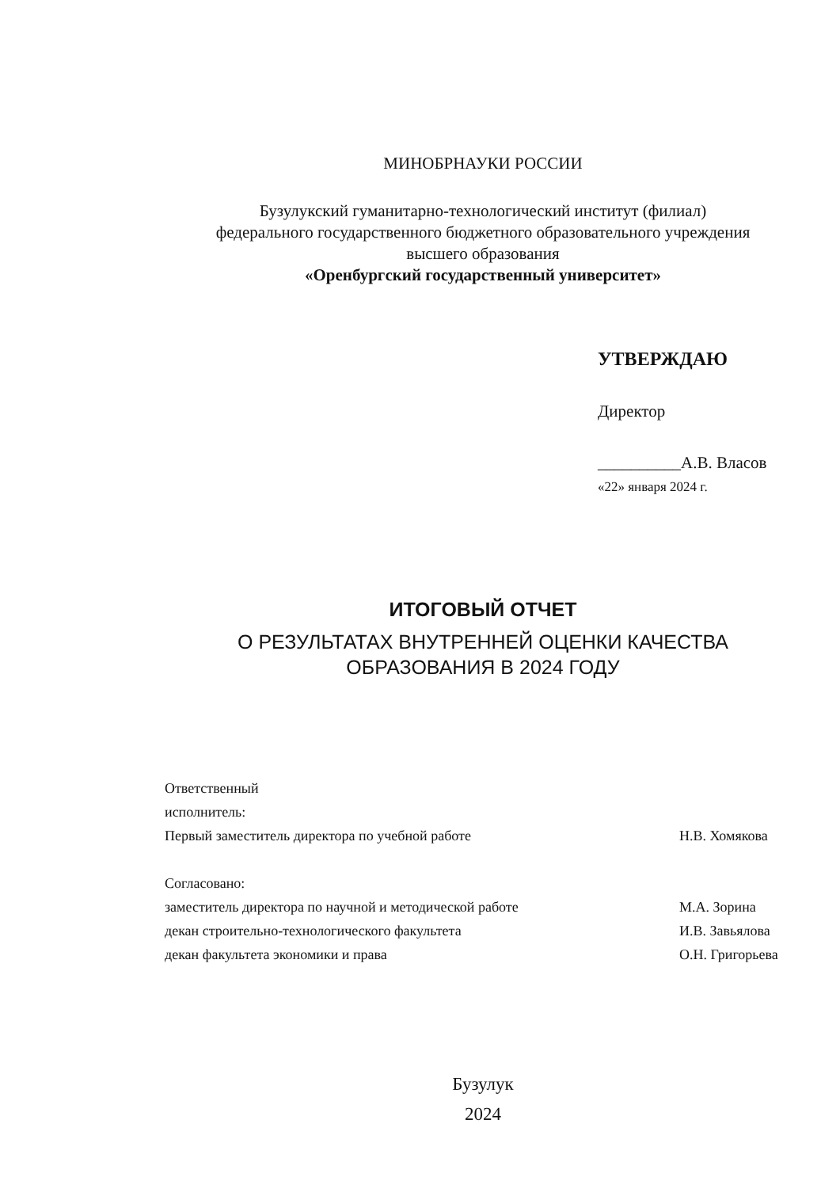МИНОБРНАУКИ РОССИИ
Бузулукский гуманитарно-технологический институт (филиал)
федерального государственного бюджетного образовательного учреждения
высшего образования
«Оренбургский государственный университет»
УТВЕРЖДАЮ
Директор
__________А.В. Власов
«22» января 2024 г.
ИТОГОВЫЙ ОТЧЕТ
О РЕЗУЛЬТАТАХ ВНУТРЕННЕЙ ОЦЕНКИ КАЧЕСТВА
ОБРАЗОВАНИЯ В 2024 ГОДУ
Ответственный исполнитель:
Первый заместитель директора по учебной работе Н.В. Хомякова
Согласовано:
заместитель директора по научной и методической работе М.А. Зорина
декан строительно-технологического факультета И.В. Завьялова
декан факультета экономики и права О.Н. Григорьева
Бузулук
2024